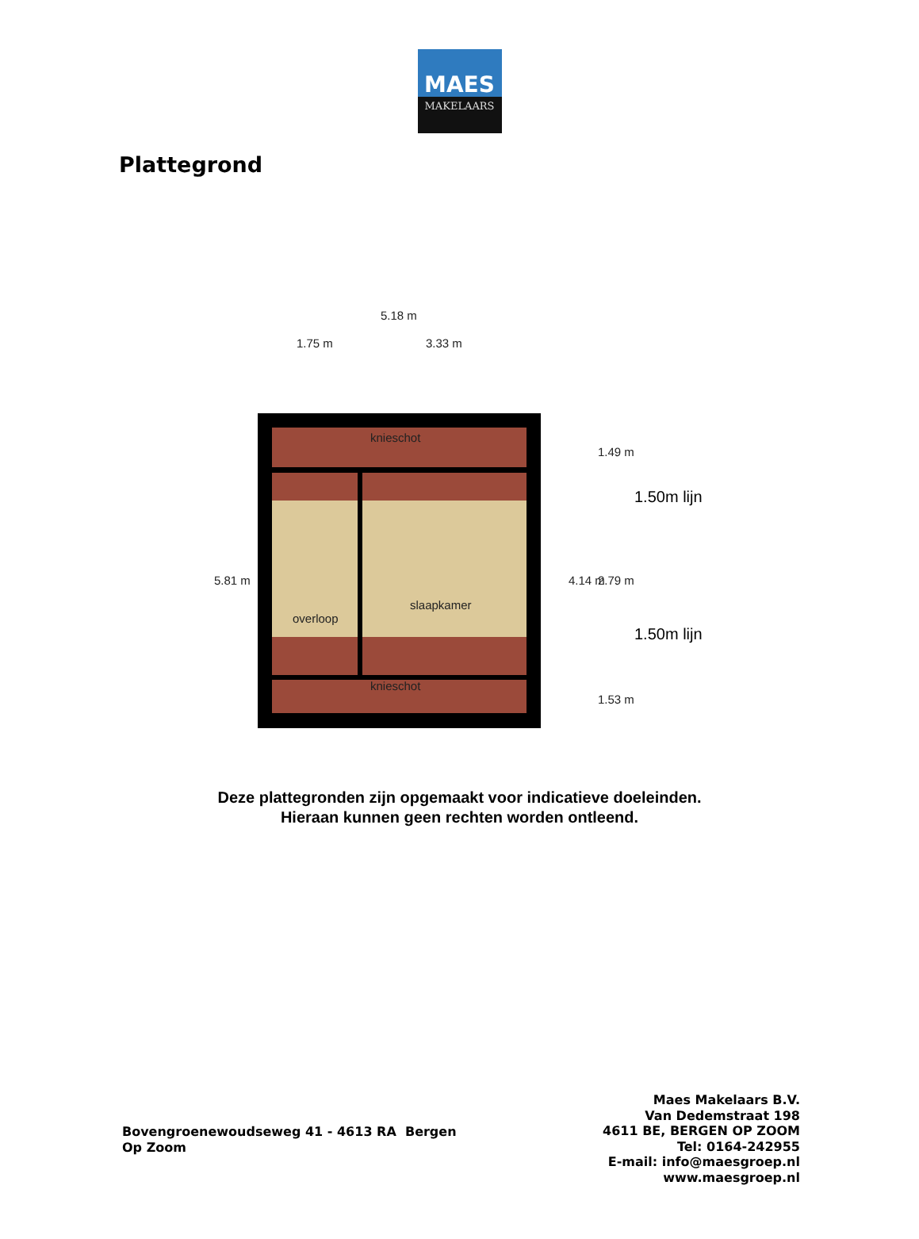MAES
MAKELAARS
Plattegrond
5.18 m
1.75 m 3.33 m
knieschot
slaapkamer
overloop
knieschot
5.81 m 4.14 m
1.49 m
2.79 m
1.53 m
1.50m lijn
1.50m lijn
Deze plattegronden zijn opgemaakt voor indicatieve doeleinden.
Hieraan kunnen geen rechten worden ontleend.
Bovengroenewoudseweg 41 - 4613 RA Bergen
Op Zoom
Maes Makelaars B.V.
Van Dedemstraat 198
4611 BE, BERGEN OP ZOOM
Tel: 0164-242955
E-mail: info@maesgroep.nl
www.maesgroep.nl